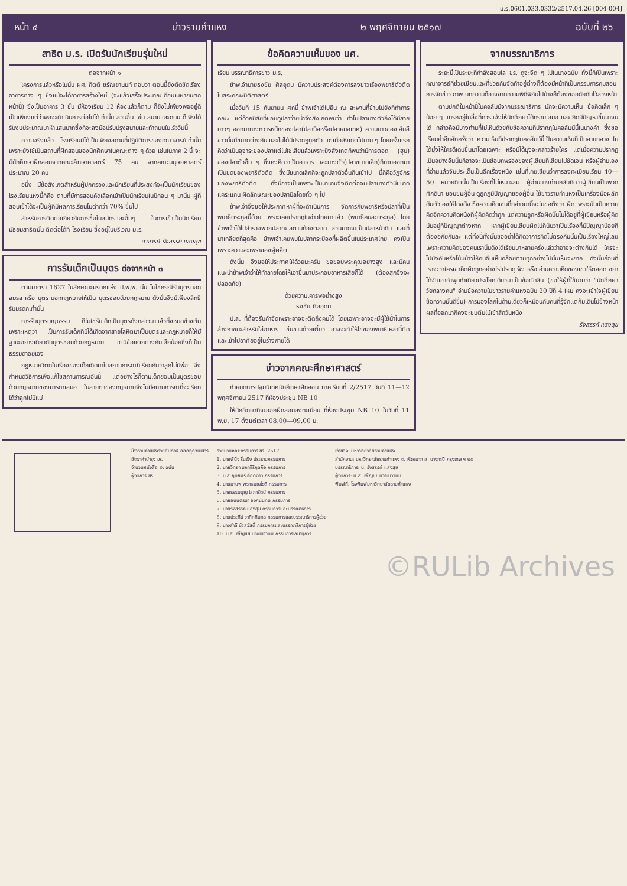ม.ร.0601.033.0332/2517.04.26 [004-004]
หน้า ๔ ข่าวรามคำแหง ๒ พฤศจิกายน ๒๕๑๗ ฉบับที่ ๒๖
สาธิต ม.ร. เปิดรับนักเรียนรุ่นใหม่
ต่อจากหน้า ๑
โครงการแล้วหรือไม่นั้น ผศ. กิตติ ขรัณยานนท์ ตอบว่า ตอนนี้ยังติดขัดเรื่องอาคารต่าง ๆ ซึ่งแม้จะได้อาคารสร้างใหม่ (จะแล้วเสร็จประมาณเดือนเมษายนศกหน้านี้) ซึ่งเป็นอาคาร 3 ชั้น มีห้องเรียน 12 ห้องแล้วก็ตาม ก็ยังไม่เพียงพออยู่ดี เป็นเพียงแต่ว่าพอจะดำเนินการต่อไปได้เท่านั้น ส่วนอื่น เช่น สนามและถนน ก็เพิ่งได้รับงบประมาณมาห้าแสนบาทซึ่งก็จะลงมือปรับปรุงสนามและทำถนนในเร็ววันนี้
ความจริงแล้ว โรงเรียนมิได้เป็นเพียงสถานที่ปฏิบัติการของคณาจารย์เท่านั้น เพราะยังใช้เป็นสถานที่ฝึกสอนของนักศึกษาในคณะต่าง ๆ ด้วย เช่นในภาค 2 นี้ จะมีนักศึกษาฝึกสอนจากคณะศึกษาศาสตร์ 75 คน จากคณะมนุษยศาสตร์ ประมาณ 20 คน
อนึ่ง มีข้อสังเกตสำหรับผู้ปกครองและนักเรียนที่ประสงค์จะเป็นนักเรียนของโรงเรียนแห่งนี้ก็คือ ตามที่มีการสอบคัดเลือกเข้าเป็นนักเรียนในปีก่อน ๆ มานั้น ผู้ที่สอบเข้าได้จะเป็นผู้ที่มีผลการเรียนไม่ต่ำกว่า 70% ขึ้นไป
สำหรับการติดต่อเกี่ยวกับการซื้อใบสมัครและอื่นๆ ในการเข้าเป็นนักเรียนมัธยมสาธิตนั้น ติดต่อได้ที่ โรงเรียน ซึ่งอยู่ในบริเวณ ม.ร.
อาจารย์ รังสรรค์ แสงสุข
การรับเด็กเป็นบุตร ต่อจากหน้า ๓
ตามมาตรา 1627 ในลักษณะมรดกแห่ง ป.พ.พ. นั้น ไม่ใช่กรณีรับบุตรนอกสมรส หรือ บุตร นอกกฎหมายให้เป็น บุตรชอบด้วยกฎหมาย ดังนั้นจึงมีเพียงสิทธิรับมรดกเท่านั้น
การรับบุตรบุญธรรม ก็ไม่ใช่รับเด็กเป็นบุตรดังกล่าวมาแล้วทั้งหมดข้างต้น เพราะเหตุว่า เป็นการรับเด็กที่มิได้เกิดจากสายโลหิตมาเป็นบุตรและกฎหมายก็ให้มีฐานะอย่างเดียวกับบุตรชอบด้วยกฎหมาย แต่มีข้อแตกต่างกันเล็กน้อยซึ่งก็เป็นธรรมดาอยู่เอง
กฎหมายวิตกในเรื่องของเด็กเกิดมาในสถานการณ์ที่เรียกกันว่าลูกไม่มีพ่อ จึงกำหนดวิธีการเพื่อแก้ไขสถานการณ์อันนี้ แต่อย่างไรก็ตามเด็กย่อมเป็นบุตรชอบด้วยกฎหมายของมารดาเสมอ ในสายตาของกฎหมายจึงไม่มีสถานการณ์ที่จะเรียกได้ว่าลูกไม่มีแม่
ข้อคิดความเห็นของ นศ.
เรียน บรรณาธิการข่าว ม.ร.
ข้าพเจ้านายธงชัย ศิลอุดม มีความประสงค์ต้องการลงข่าวเรื่องพยาธิตัวตืดในสระคณะนิติศาสตร์
เมื่อวันที่ 15 กันยายน ศกนี้ ข้าพเจ้าได้ไปยืน ณ สะพานที่ข้ามไปยังที่ทำการคณะ แต่ด้วยนิสัยที่ชอบดูปลาว่ายน้ำจึงสังเกตพบว่า ทำไมปลาบางตัวถึงได้มีสายยาวๆ ออกมาทางทวารหนักของปลา(ปลานิลหรือปลาหมอเทศ) ความยาวของเส้นสีขาวนั้นมีขนาดต่างกัน และไม่ได้มีปรากฏทุกตัว แต่เมื่อสังเกตไปนาน ๆ โดยครั้งแรกคิดว่าเป็นอุจาระของปลาแต่ไม่ใช่เสียแล้วเพราะยิ่งสังเกตก็พบว่ามีการตอด (ฮุบ) ของปลาตัวอื่น ๆ ซึ่งคงคิดว่าเป็นอาหาร และบางตัว(ปลาขนาดเล็ก)ก็ถ่ายออกมาเป็นขดของพยาธิตัวตืด ซึ่งมีขนาดเล็กก็จะถูกปลาตัวอื่นกินเข้าไป นี่ก็คือวัฏจักรของพยาธิตัวตืด ทั้งนี้อาจเป็นเพราะเป็นมานานจึงติดต่อจนปลาบางตัวมีขนาดแคระแกน ผิดลักษณะของปลานิลโดยทั่ว ๆ ไป
ข้าพเจ้าจึงขอให้ประกาศหาผู้ที่จะดำเนินการ จัดการกับพยาธิหรือปลาที่เป็นพยาธิตระกูลนี้ด้วย เพราะเคยปรากฏในอ่าวไทยมาแล้ว (พยาธิคนละตระกูล) โดยข้าพเจ้าได้ไปสำรวจพวกปลาทะเลตามท้องตลาด ส่วนมากจะเป็นปลาหน้าดิน และที่น่าเกลียดที่สุดคือ ข้าพเจ้าเคยพบในปลากระป๋องที่ผลิตขึ้นในประเทศไทย คงเป็นเพราะความสะเพร่าของผู้ผลิต
ดังนั้น จึงขอให้ประกาศให้ด้วยนะครับ ขอขอบพระคุณอย่างสูง และมีคนแนะนำข้าพเจ้าว่าให้ทำลายโดยให้เอาขึ้นมาประกอบอาหารเสียก็ได้ (ต้องสุกจึงจะปลอดภัย)
ด้วยความเคารพอย่างสูง
ธงชัย ศิลอุดม
ป.ล. ที่ต้องรีบกำจัดเพราะอาจจะติดถึงคนได้ โดยเฉพาะอาจจะมีผู้ใช้น้ำในการล้างภาชนะสำหรับใส่อาหาร เช่นชามก๋วยเตี๋ยว อาจจะทำให้ไข่ของพยาธิเหล่านี้ติดและเข้าไปอาศัยอยู่ในร่างกายได้
ข่าวจากคณะศึกษาศาสตร์
กำหนดการปฐมนิเทศนักศึกษาฝึกสอน ภาคเรียนที่ 2/2517 วันที่ 11—12 พฤศจิกายน 2517 ที่ห้องประชุม NB 10
ให้นักศึกษาที่จะออกฝึกสอนลงทะเบียน ที่ห้องประชุม NB 10 ในวันที่ 11 พ.ย. 17 ตั้งแต่เวลา 08.00—09.00 น.
จากบรรณาธิการ
ระยะนี้เป็นระยะที่กำลังสอบไล่ ขร. ดูจะจืด ๆ ไปในบางฉบับ ทั้งนี้ก็เป็นเพราะคณาจารย์ที่ช่วยเขียนและที่ช่วยกันจัดทำอยู่ต่างก็ต้องมีหน้าที่เป็นกรรมการคุมสอบ การจัดข่าว ภาพ บทความก็อาจขาดความพิถีพิถันไปบ้างก็ต้องขออภัยกันไว้ล่วงหน้า
ตามปกติในหน้านี้ในคอลัมน์จากบรรณาธิการ มักจะมีความเห็น ข้อคิดเล็ก ๆ น้อย ๆ แทรกอยู่ในสิ่งที่ควรแจ้งให้นักศึกษาได้ทราบเสมอ และเกิดมีปัญหาขึ้นมาจนได้ กล่าวคือมีบางท่านที่ไม่เห็นด้วยกับข้อความที่ปรากฏในคอลัมน์นี้ในบางคำ ซึ่งขอเรียนย้ำอีกสักครั้งว่า ความเห็นที่ปรากฏในคอลัมน์นี้เป็นความเห็นที่เป็นสายกลาง ไม่ได้มุ่งให้ใครดีเด่นขึ้นมาโดยเฉพาะ หรือมิได้มุ่งจะกล่าวร้ายใคร แต่เมื่อความปรากฏเป็นอย่างอื่นนั้นก็อาจจะเป็นข้อบกพร่องของผู้เขียนที่เขียนไม่ชัดเจน หรือผู้อ่านเองที่อ่านแล้วจับประเด็นเป็นอีกเรื่องหนึ่ง เช่นที่เคยเขียนว่าการลงทะเบียนเรียน 40—50 หน่วยกิตนั้นเป็นเรื่องที่ไม่เหมาะสม ผู้อ่านบางท่านกลับคิดว่าผู้เขียนเป็นพวกศักดินา ชอบข่มผู้อื่น ดูถูกภูมิปัญญาของผู้อื่น ใช้ข่าวรามคำแหงเป็นเครื่องมือผลักดันตัวเองให้โด่งดัง ซึ่งความคิดเช่นที่กล่าวมานี้จะไม่ขอติงว่า ผิด เพราะนั่นเป็นความคิดอีกความคิดหนึ่งที่ผู้คิดคิดว่าถูก แต่ความถูกหรือผิดนั้นไม่ได้อยู่ที่ผู้เขียนหรือผู้คิด มันอยู่ที่ปัญญาต่างหาก หากผู้เขียนเขียนผิดไปก็นับว่าเป็นเรื่องที่มีปัญญาน้อยก็ต้องอภัยกันละ แต่ทั้งนี้ทั้งนั้นขออย่าได้คิดว่าการคิดไม่ตรงกันนั้นเป็นเรื่องใหญ่เลย เพราะความคิดของคนเรานั้นดังได้เรียนมาหลายครั้งแล้วว่าอาจจะต่างกันได้ ใครจะไปบังคับหรือโน้มน้าวให้คนอื่นเห็นคล้อยตามทุกอย่างไปนั้นเห็นจะยาก ดังนั้นก่อนที่เราจะว่าใครเขาคิดผิดถูกอย่างไรโปรดดู ฟัง หรือ อ่านความคิดของเขาให้ตลอด อย่าได้จับเอาคำพูดคำเดียวประโยคเดียวมาเป็นข้อตัดสิน (ขอให้ผู้ที่ใช้นามว่า "นักศึกษาวัยกลางคน" อ่านข้อความในข่าวรามคำแหงฉบับ 20 ปีที่ 4 ใหม่ คงจะเข้าใจผู้เขียนข้อความนั้นดีขึ้น) การมองโลกในด้านเดียวก็เหมือนกับคนที่รู้จักแต่ก้มเดินไปข้างหน้า ผลที่ออกมาก็คงจะชนต้นไม้เข้าสักวันหนึ่ง
รังสรรค์ แสงสุข
ข่าวรามคำแหงรายสัปดาห์ ออกทุกวันเสาร์
อัตราค่าบำรุง ขร.
จำนวนหนังสือ ๕๑ ฉบับ
ผู้จัดการ ขร.
รายนามคณะกรรมการ ขร. 2517
1. นายพินิจ รื่นเริง ประธานกรรมการ
2. นายวิทยา นภาศิริกุลกิจ กรรมการ
3. น.ส.ฤทัยศรี คือดงคา กรรมการ
4. นายมานพ พราหมณโชติ กรรมการ
5. นายธรรมนูญ โสภารัตน์ กรรมการ
6. นายอนันต์ธนา อังกินันทน์ กรรมการ
7. นายรังสรรค์ แสงสุข กรรมการและบรรณาธิการ
8. นายประทีป วาทิกทินกร กรรมการและบรรณาธิการผู้ช่วย
9. นางสำลี ช้อสวัสดิ์ กรรมการและบรรณาธิการผู้ช่วย
10. น.ส. เพ็ญแข นาคเนาวทิม กรรมการเลขานุการ
เจ้าของ: มหาวิทยาลัยรามคำแหง
สำนักงาน: มหาวิทยาลัยรามคำแหง ต. หัวหมาก อ. บางกะปิ กรุงเทพ ฯ ๒๔
บรรณาธิการ: น. รังสรรค์ แสงสุข
ผู้จัดการ: น.ส. เพ็ญแข นาคเนาวทิม
พิมพ์ที่: โรงพิมพ์มหาวิทยาลัยรามคำแหง
©RULib Archives